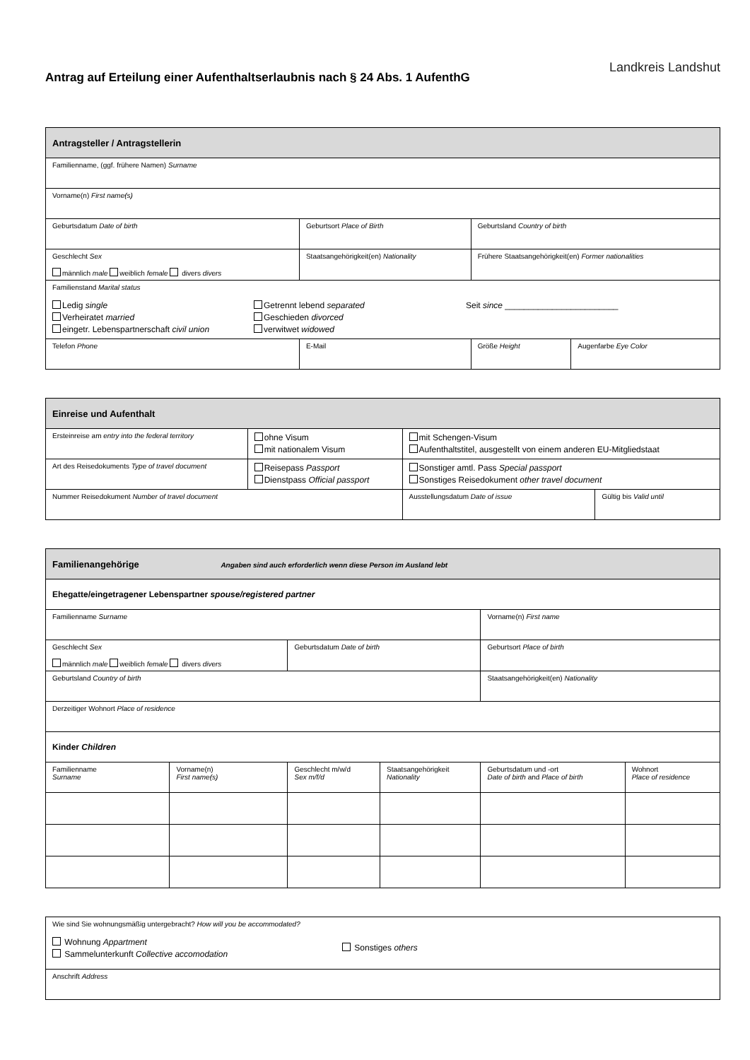Antrag auf Erteilung einer Aufenthaltserlaubnis nach § 24 Abs. 1 AufenthG
Landkreis Landshut
| Antragsteller / Antragstellerin | | | |
| --- | --- | --- | --- |
| Familienname, (ggf. frühere Namen) Surname | | | |
| Vorname(n) First name(s) | | | |
| Geburtsdatum Date of birth | Geburtsort Place of Birth | Geburtsland Country of birth | |
| Geschlecht Sex männlich male weiblich female divers divers | Staatsangehörigkeit(en) Nationality | Frühere Staatsangehörigkeit(en) Former nationalities | |
| Familienstand Marital status Ledig single Verheiratet married eingetr. Lebenspartnerschaft civil union Getrennt lebend separated Geschieden divorced verwitwet widowed Seit since ________________________ | | | |
| Telefon Phone | E-Mail | Größe Height | Augenfarbe Eye Color |
| Einreise und Aufenthalt | | | |
| --- | --- | --- | --- |
| Ersteinreise am entry into the federal territory | ohne Visum mit nationalem Visum | mit Schengen-Visum Aufenthaltstitel, ausgestellt von einem anderen EU-Mitgliedstaat | |
| Art des Reisedokuments Type of travel document | Reisepass Passport Dienstpass Official passport | Sonstiger amtl. Pass Special passport Sonstiges Reisedokument other travel document | |
| Nummer Reisedokument Number of travel document | | Ausstellungsdatum Date of issue | Gültig bis Valid until |
| Familienangehörige Angaben sind auch erforderlich wenn diese Person im Ausland lebt | | | | | |
| --- | --- | --- | --- | --- | --- |
| Ehegatte/eingetragener Lebenspartner spouse/registered partner | | | | | |
| Familienname Surname | | | | Vorname(n) First name | |
| Geschlecht Sex männlich male weiblich female divers divers | | Geburtsdatum Date of birth | | Geburtsort Place of birth | |
| Geburtsland Country of birth | | | | Staatsangehörigkeit(en) Nationality | |
| Derzeitiger Wohnort Place of residence | | | | | |
| Kinder Children | | | | | |
| Familienname Surname | Vorname(n) First name(s) | Geschlecht m/w/d Sex m/f/d | Staatsangehörigkeit Nationality | Geburtsdatum und -ort Date of birth and Place of birth | Wohnort Place of residence |
| Wie sind Sie wohnungsmäßig untergebracht? How will you be accommodated? Wohnung Appartment Sammelunterkunft Collective accomodation Sonstiges others |
| Anschrift Address |